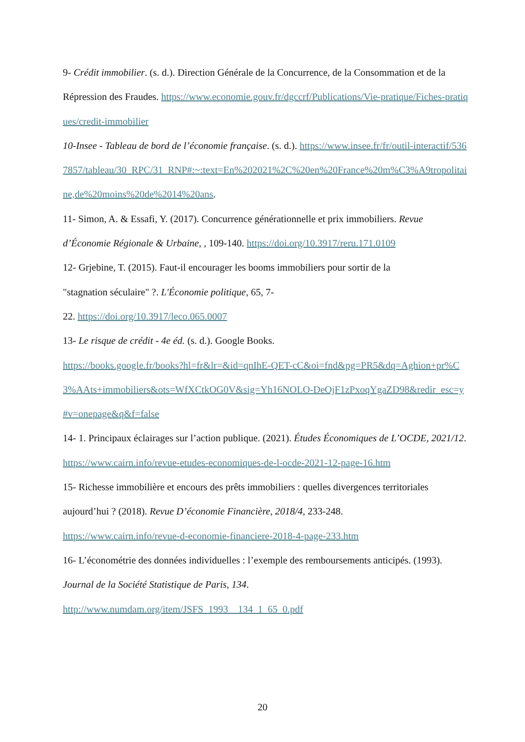9- Crédit immobilier. (s. d.). Direction Générale de la Concurrence, de la Consommation et de la Répression des Fraudes. https://www.economie.gouv.fr/dgccrf/Publications/Vie-pratique/Fiches-pratiques/credit-immobilier
10-Insee - Tableau de bord de l’économie française. (s. d.). https://www.insee.fr/fr/outil-interactif/5367857/tableau/30_RPC/31_RNP#:~:text=En%202021%2C%20en%20France%20m%C3%A9tropolitaine,de%20moins%20de%2014%20ans.
11- Simon, A. & Essafi, Y. (2017). Concurrence générationnelle et prix immobiliers. Revue d’Économie Régionale & Urbaine, , 109-140. https://doi.org/10.3917/reru.171.0109
12- Grjebine, T. (2015). Faut-il encourager les booms immobiliers pour sortir de la
"stagnation séculaire" ?. L'Économie politique, 65, 7-
22. https://doi.org/10.3917/leco.065.0007
13- Le risque de crédit - 4e éd. (s. d.). Google Books.
https://books.google.fr/books?hl=fr&lr=&id=qnIhE-QET-cC&oi=fnd&pg=PR5&dq=Aghion+pr%C3%AAts+immobiliers&ots=WfXCtkOG0V&sig=Yh16NOLO-DeOjF1zPxoqYgaZD98&redir_esc=y#v=onepage&q&f=false
14- 1. Principaux éclairages sur l’action publique. (2021). Études Économiques de L’OCDE, 2021/12. https://www.cairn.info/revue-etudes-economiques-de-l-ocde-2021-12-page-16.htm
15- Richesse immobilière et encours des prêts immobiliers : quelles divergences territoriales aujourd’hui ? (2018). Revue D’économie Financière, 2018/4, 233-248.
https://www.cairn.info/revue-d-economie-financiere-2018-4-page-233.htm
16- L’économétrie des données individuelles : l’exemple des remboursements anticipés. (1993). Journal de la Société Statistique de Paris, 134.
http://www.numdam.org/item/JSFS_1993__134_1_65_0.pdf
20